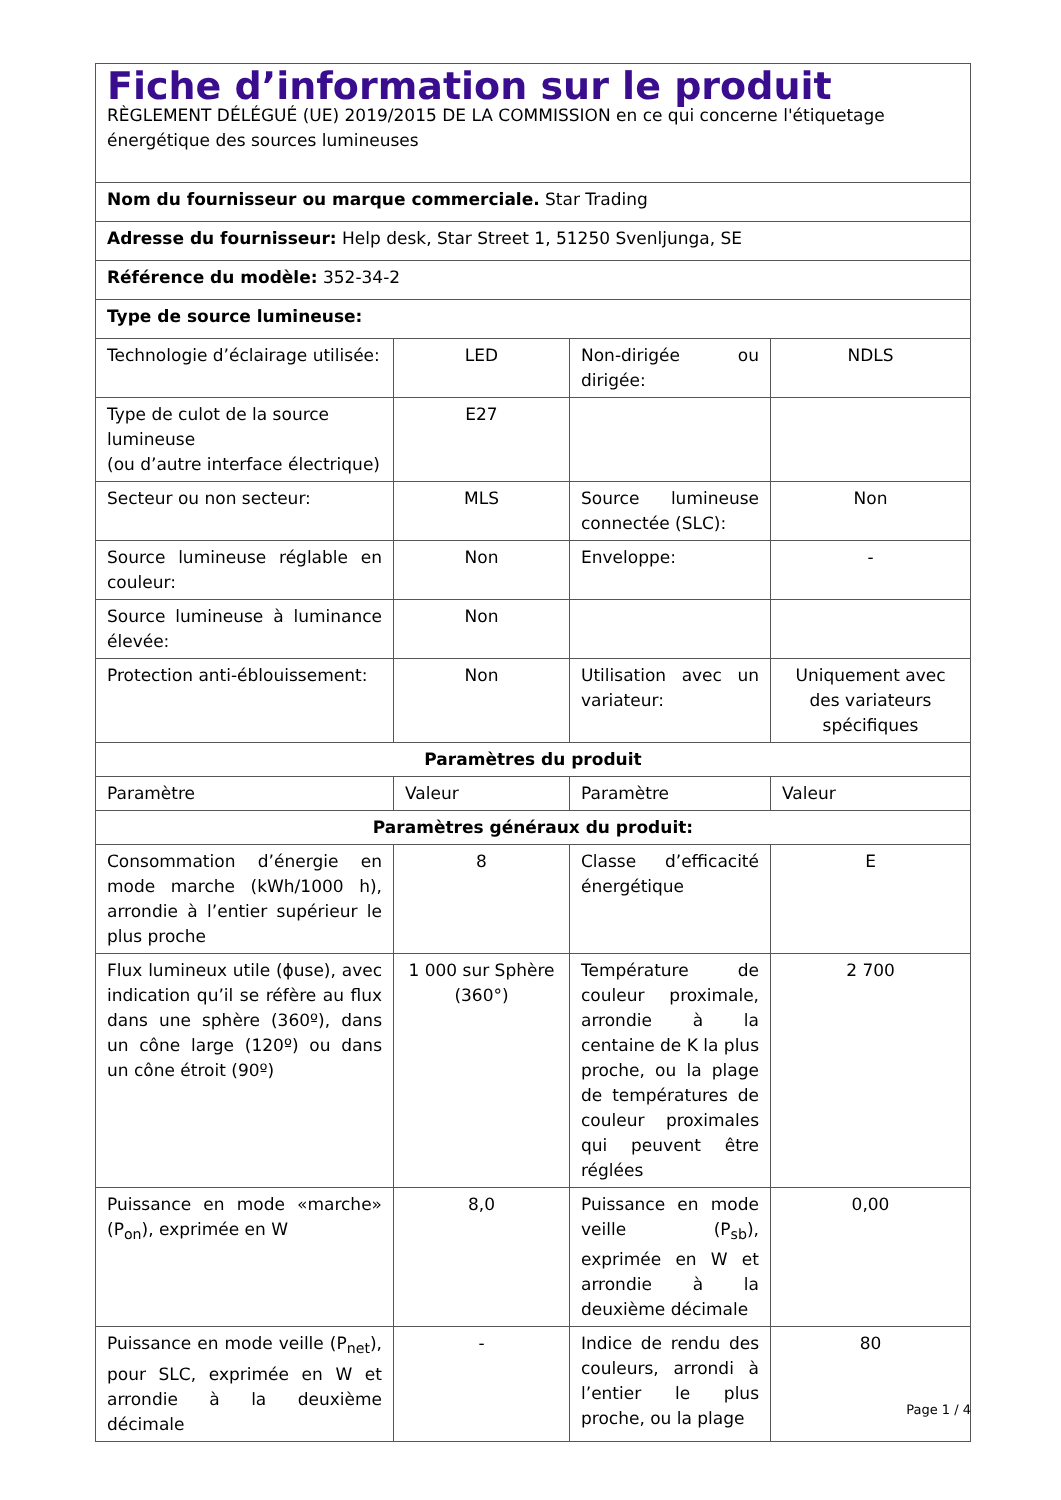| Fiche d’information sur le produit RÈGLEMENT DÉLÉGUÉ (UE) 2019/2015 DE LA COMMISSION en ce qui concerne l'étiquetage énergétique des sources lumineuses | | | |
| Nom du fournisseur ou marque commerciale. Star Trading | | | |
| Adresse du fournisseur: Help desk, Star Street 1, 51250 Svenljunga, SE | | | |
| Référence du modèle: 352-34-2 | | | |
| Type de source lumineuse: | | | |
| Technologie d’éclairage utilisée: | LED | Non-dirigée ou dirigée: | NDLS |
| Type de culot de la source lumineuse (ou d’autre interface électrique) | E27 | | |
| Secteur ou non secteur: | MLS | Source lumineuse connectée (SLC): | Non |
| Source lumineuse réglable en couleur: | Non | Enveloppe: | - |
| Source lumineuse à luminance élevée: | Non | | |
| Protection anti-éblouissement: | Non | Utilisation avec un variateur: | Uniquement avec des variateurs spécifiques |
| Paramètres du produit | | | |
| Paramètre | Valeur | Paramètre | Valeur |
| Paramètres généraux du produit: | | | |
| Consommation d’énergie en mode marche (kWh/1000 h), arrondie à l’entier supérieur le plus proche | 8 | Classe d’efficacité énergétique | E |
| Flux lumineux utile (ϕuse), avec indication qu’il se réfère au flux dans une sphère (360º), dans un cône large (120º) ou dans un cône étroit (90º) | 1 000 sur Sphère (360°) | Température de couleur proximale, arrondie à la centaine de K la plus proche, ou la plage de températures de couleur proximales qui peuvent être réglées | 2 700 |
| Puissance en mode «marche» (P<sub>on</sub>), exprimée en W | 8,0 | Puissance en mode veille (P<sub>sb</sub>), exprimée en W et arrondie à la deuxième décimale | 0,00 |
| Puissance en mode veille (P<sub>net</sub>), pour SLC, exprimée en W et arrondie à la deuxième décimale | - | Indice de rendu des couleurs, arrondi à l’entier le plus proche, ou la plage | 80 |
Page 1 / 4